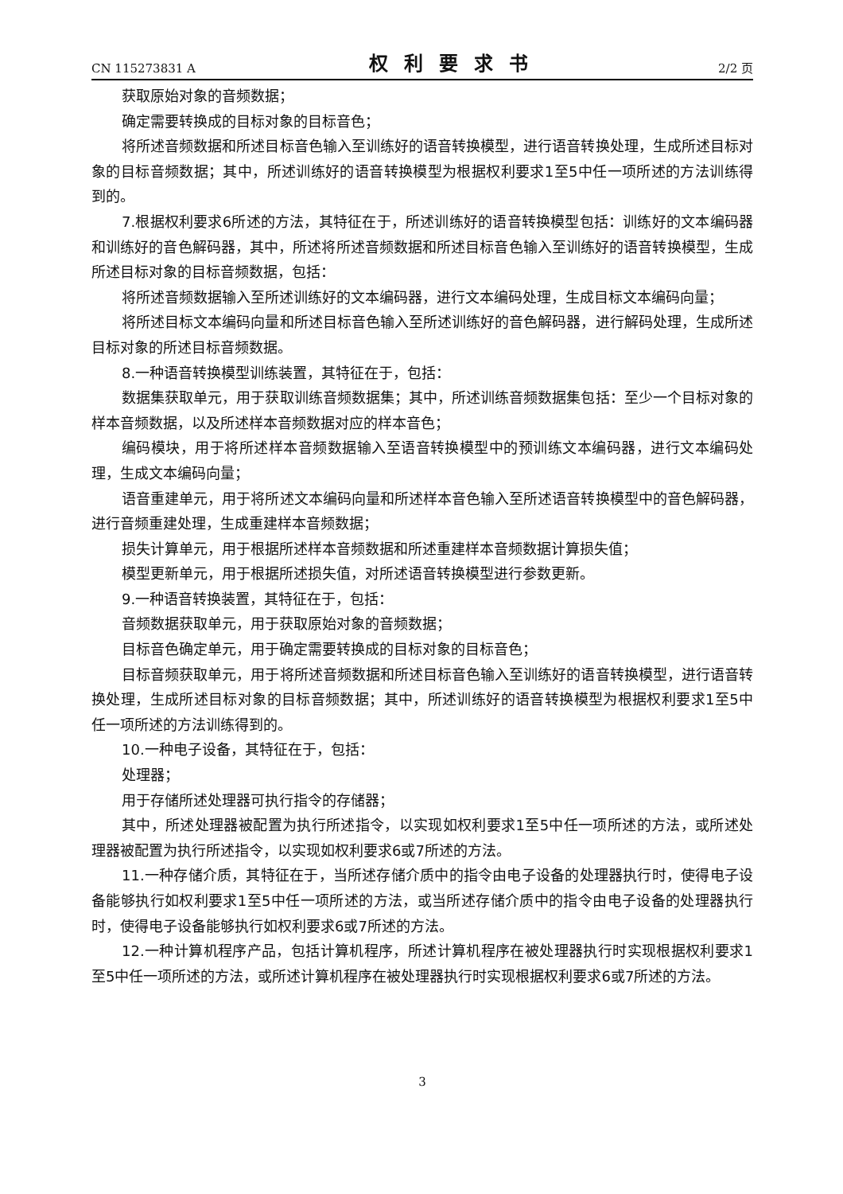CN 115273831 A 权利要求书 2/2 页
获取原始对象的音频数据；
确定需要转换成的目标对象的目标音色；
将所述音频数据和所述目标音色输入至训练好的语音转换模型，进行语音转换处理，生成所述目标对象的目标音频数据；其中，所述训练好的语音转换模型为根据权利要求1至5中任一项所述的方法训练得到的。
7.根据权利要求6所述的方法，其特征在于，所述训练好的语音转换模型包括：训练好的文本编码器和训练好的音色解码器，其中，所述将所述音频数据和所述目标音色输入至训练好的语音转换模型，生成所述目标对象的目标音频数据，包括：
将所述音频数据输入至所述训练好的文本编码器，进行文本编码处理，生成目标文本编码向量；
将所述目标文本编码向量和所述目标音色输入至所述训练好的音色解码器，进行解码处理，生成所述目标对象的所述目标音频数据。
8.一种语音转换模型训练装置，其特征在于，包括：
数据集获取单元，用于获取训练音频数据集；其中，所述训练音频数据集包括：至少一个目标对象的样本音频数据，以及所述样本音频数据对应的样本音色；
编码模块，用于将所述样本音频数据输入至语音转换模型中的预训练文本编码器，进行文本编码处理，生成文本编码向量；
语音重建单元，用于将所述文本编码向量和所述样本音色输入至所述语音转换模型中的音色解码器，进行音频重建处理，生成重建样本音频数据；
损失计算单元，用于根据所述样本音频数据和所述重建样本音频数据计算损失值；
模型更新单元，用于根据所述损失值，对所述语音转换模型进行参数更新。
9.一种语音转换装置，其特征在于，包括：
音频数据获取单元，用于获取原始对象的音频数据；
目标音色确定单元，用于确定需要转换成的目标对象的目标音色；
目标音频获取单元，用于将所述音频数据和所述目标音色输入至训练好的语音转换模型，进行语音转换处理，生成所述目标对象的目标音频数据；其中，所述训练好的语音转换模型为根据权利要求1至5中任一项所述的方法训练得到的。
10.一种电子设备，其特征在于，包括：
处理器；
用于存储所述处理器可执行指令的存储器；
其中，所述处理器被配置为执行所述指令，以实现如权利要求1至5中任一项所述的方法，或所述处理器被配置为执行所述指令，以实现如权利要求6或7所述的方法。
11.一种存储介质，其特征在于，当所述存储介质中的指令由电子设备的处理器执行时，使得电子设备能够执行如权利要求1至5中任一项所述的方法，或当所述存储介质中的指令由电子设备的处理器执行时，使得电子设备能够执行如权利要求6或7所述的方法。
12.一种计算机程序产品，包括计算机程序，所述计算机程序在被处理器执行时实现根据权利要求1至5中任一项所述的方法，或所述计算机程序在被处理器执行时实现根据权利要求6或7所述的方法。
3